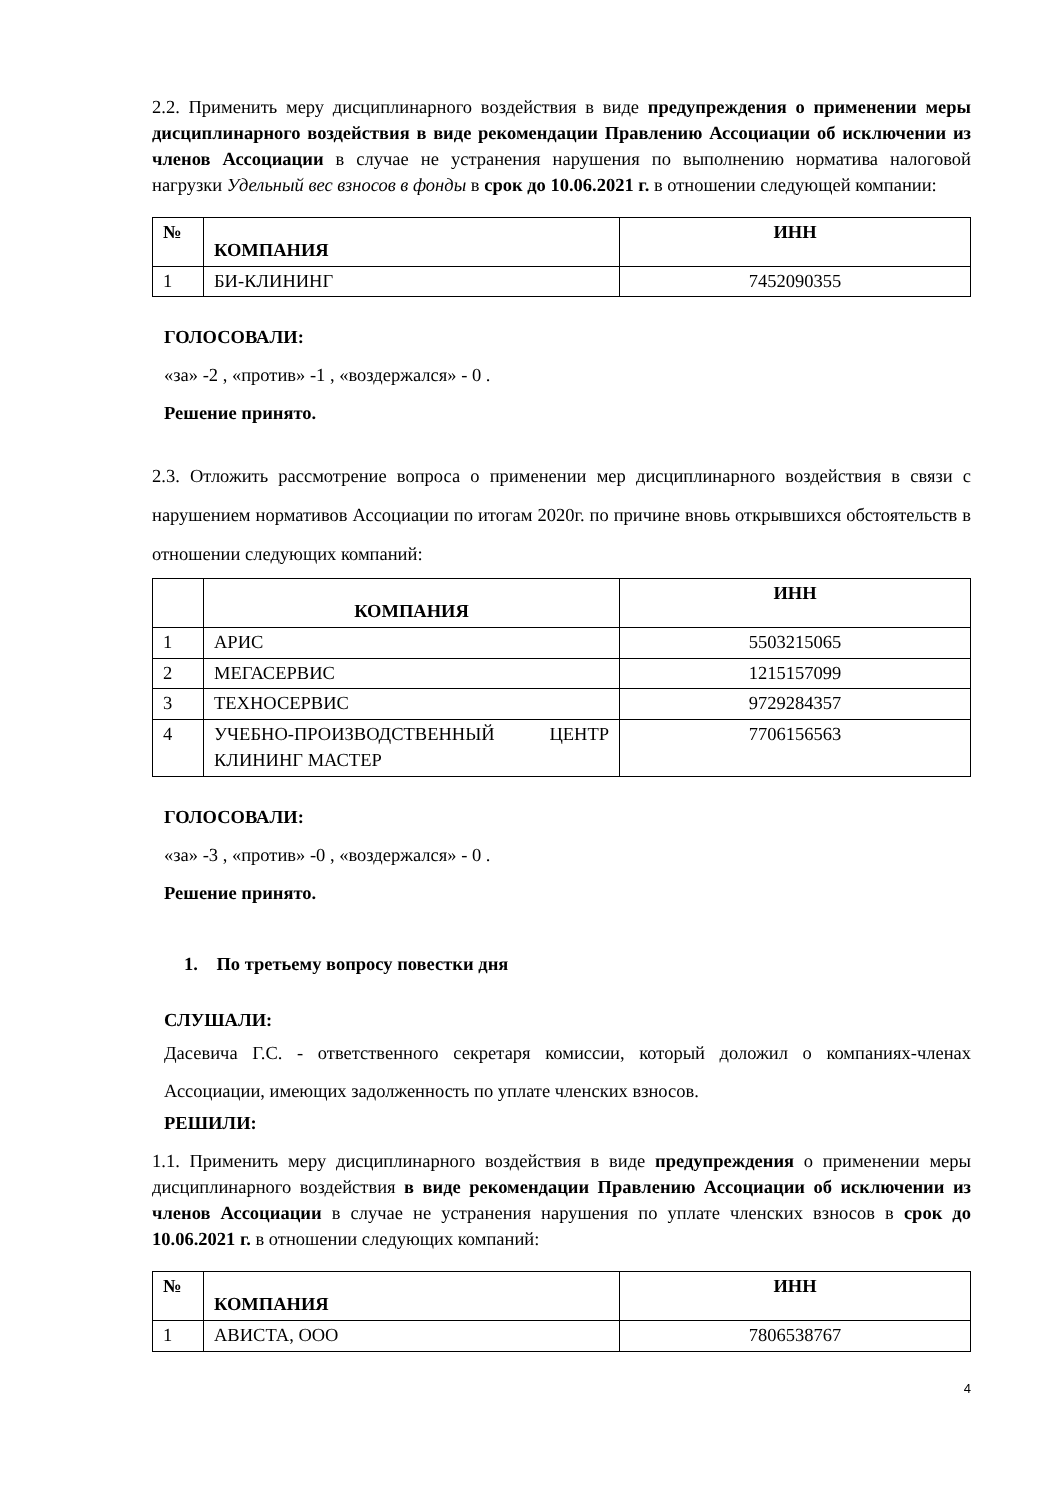2.2. Применить меру дисциплинарного воздействия в виде предупреждения о применении меры дисциплинарного воздействия в виде рекомендации Правлению Ассоциации об исключении из членов Ассоциации в случае не устранения нарушения по выполнению норматива налоговой нагрузки Удельный вес взносов в фонды в срок до 10.06.2021 г. в отношении следующей компании:
| № | КОМПАНИЯ | ИНН |
| --- | --- | --- |
| 1 | БИ-КЛИНИНГ | 7452090355 |
ГОЛОСОВАЛИ:
«за» -2 , «против» -1 , «воздержался» - 0 .
Решение принято.
2.3. Отложить рассмотрение вопроса о применении мер дисциплинарного воздействия в связи с нарушением нормативов Ассоциации по итогам 2020г. по причине вновь открывшихся обстоятельств в отношении следующих компаний:
| | КОМПАНИЯ | ИНН |
| --- | --- | --- |
| 1 | АРИС | 5503215065 |
| 2 | МЕГАСЕРВИС | 1215157099 |
| 3 | ТЕХНОСЕРВИС | 9729284357 |
| 4 | УЧЕБНО-ПРОИЗВОДСТВЕННЫЙ ЦЕНТР КЛИНИНГ МАСТЕР | 7706156563 |
ГОЛОСОВАЛИ:
«за» -3 , «против» -0 , «воздержался» - 0 .
Решение принято.
1. По третьему вопросу повестки дня
СЛУШАЛИ:
Дасевича Г.С. - ответственного секретаря комиссии, который доложил о компаниях-членах Ассоциации, имеющих задолженность по уплате членских взносов.
РЕШИЛИ:
1.1. Применить меру дисциплинарного воздействия в виде предупреждения о применении меры дисциплинарного воздействия в виде рекомендации Правлению Ассоциации об исключении из членов Ассоциации в случае не устранения нарушения по уплате членских взносов в срок до 10.06.2021 г. в отношении следующих компаний:
| № | КОМПАНИЯ | ИНН |
| --- | --- | --- |
| 1 | АВИСТА, ООО | 7806538767 |
4